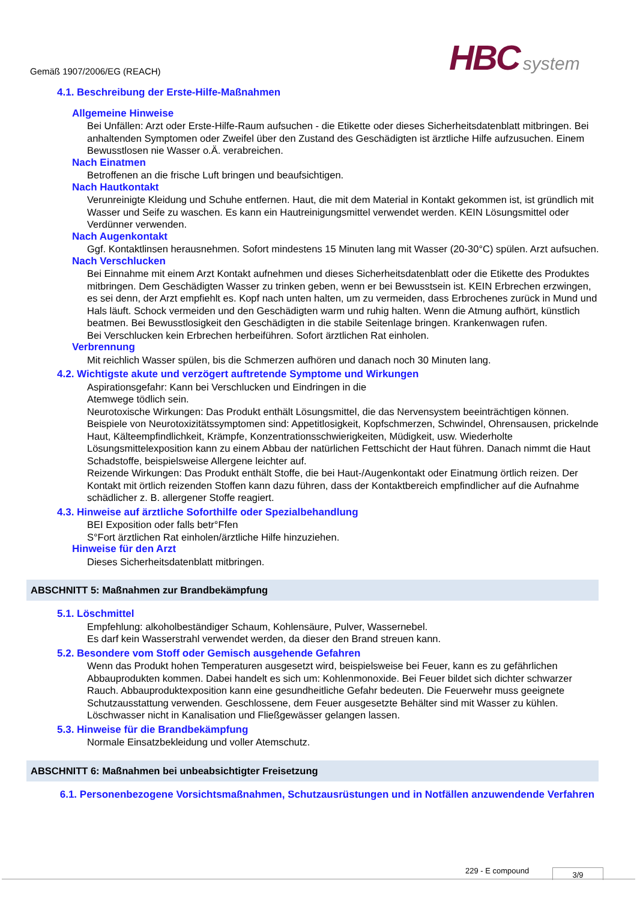Gemäß 1907/2006/EG (REACH) HBC system
4.1. Beschreibung der Erste-Hilfe-Maßnahmen
Allgemeine Hinweise
Bei Unfällen: Arzt oder Erste-Hilfe-Raum aufsuchen - die Etikette oder dieses Sicherheitsdatenblatt mitbringen. Bei anhaltenden Symptomen oder Zweifel über den Zustand des Geschädigten ist ärztliche Hilfe aufzusuchen. Einem Bewusstlosen nie Wasser o.Ä. verabreichen.
Nach Einatmen
Betroffenen an die frische Luft bringen und beaufsichtigen.
Nach Hautkontakt
Verunreinigte Kleidung und Schuhe entfernen. Haut, die mit dem Material in Kontakt gekommen ist, ist gründlich mit Wasser und Seife zu waschen. Es kann ein Hautreinigungsmittel verwendet werden. KEIN Lösungsmittel oder Verdünner verwenden.
Nach Augenkontakt
Ggf. Kontaktlinsen herausnehmen. Sofort mindestens 15 Minuten lang mit Wasser (20-30°C) spülen. Arzt aufsuchen.
Nach Verschlucken
Bei Einnahme mit einem Arzt Kontakt aufnehmen und dieses Sicherheitsdatenblatt oder die Etikette des Produktes mitbringen. Dem Geschädigten Wasser zu trinken geben, wenn er bei Bewusstsein ist. KEIN Erbrechen erzwingen, es sei denn, der Arzt empfiehlt es. Kopf nach unten halten, um zu vermeiden, dass Erbrochenes zurück in Mund und Hals läuft. Schock vermeiden und den Geschädigten warm und ruhig halten. Wenn die Atmung aufhört, künstlich beatmen. Bei Bewusstlosigkeit den Geschädigten in die stabile Seitenlage bringen. Krankenwagen rufen.
Bei Verschlucken kein Erbrechen herbeiführen. Sofort ärztlichen Rat einholen.
Verbrennung
Mit reichlich Wasser spülen, bis die Schmerzen aufhören und danach noch 30 Minuten lang.
4.2. Wichtigste akute und verzögert auftretende Symptome und Wirkungen
Aspirationsgefahr: Kann bei Verschlucken und Eindringen in die
Atemwege tödlich sein.
Neurotoxische Wirkungen: Das Produkt enthält Lösungsmittel, die das Nervensystem beeinträchtigen können. Beispiele von Neurotoxizitätssymptomen sind: Appetitlosigkeit, Kopfschmerzen, Schwindel, Ohrensausen, prickelnde Haut, Kälteempfindlichkeit, Krämpfe, Konzentrationsschwierigkeiten, Müdigkeit, usw. Wiederholte Lösungsmittelexposition kann zu einem Abbau der natürlichen Fettschicht der Haut führen. Danach nimmt die Haut Schadstoffe, beispielsweise Allergene leichter auf.
Reizende Wirkungen: Das Produkt enthält Stoffe, die bei Haut-/Augenkontakt oder Einatmung örtlich reizen. Der Kontakt mit örtlich reizenden Stoffen kann dazu führen, dass der Kontaktbereich empfindlicher auf die Aufnahme schädlicher z. B. allergener Stoffe reagiert.
4.3. Hinweise auf ärztliche Soforthilfe oder Spezialbehandlung
BEI Exposition oder falls betr°Ffen
S°Fort ärztlichen Rat einholen/ärztliche Hilfe hinzuziehen.
Hinweise für den Arzt
Dieses Sicherheitsdatenblatt mitbringen.
ABSCHNITT 5: Maßnahmen zur Brandbekämpfung
5.1. Löschmittel
Empfehlung: alkoholbeständiger Schaum, Kohlensäure, Pulver, Wassernebel.
Es darf kein Wasserstrahl verwendet werden, da dieser den Brand streuen kann.
5.2. Besondere vom Stoff oder Gemisch ausgehende Gefahren
Wenn das Produkt hohen Temperaturen ausgesetzt wird, beispielsweise bei Feuer, kann es zu gefährlichen Abbauprodukten kommen. Dabei handelt es sich um: Kohlenmonoxide. Bei Feuer bildet sich dichter schwarzer Rauch. Abbauproduktexposition kann eine gesundheitliche Gefahr bedeuten. Die Feuerwehr muss geeignete Schutzausstattung verwenden. Geschlossene, dem Feuer ausgesetzte Behälter sind mit Wasser zu kühlen. Löschwasser nicht in Kanalisation und Fließgewässer gelangen lassen.
5.3. Hinweise für die Brandbekämpfung
Normale Einsatzbekleidung und voller Atemschutz.
ABSCHNITT 6: Maßnahmen bei unbeabsichtigter Freisetzung
6.1. Personenbezogene Vorsichtsmaßnahmen, Schutzausrüstungen und in Notfällen anzuwendende Verfahren
229 - E compound 3/9